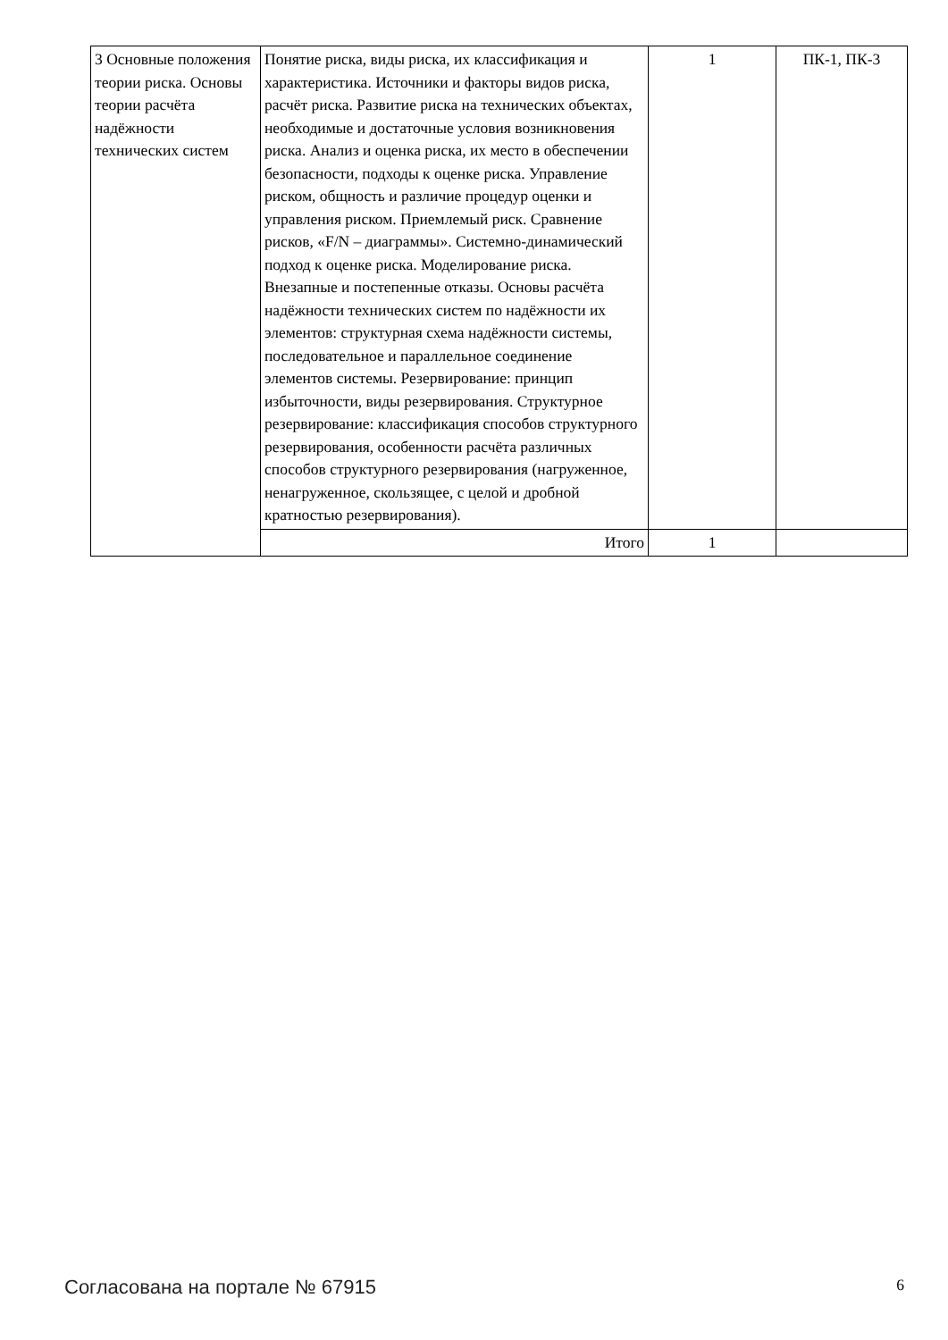| 3 Основные положения теории риска. Основы теории расчёта надёжности технических систем | Понятие риска, виды риска, их классификация и характеристика. Источники и факторы видов риска, расчёт риска. Развитие риска на технических объектах, необходимые и достаточные условия возникновения риска. Анализ и оценка риска, их место в обеспечении безопасности, подходы к оценке риска. Управление риском, общность и различие процедур оценки и управления риском. Приемлемый риск. Сравнение рисков, «F/N – диаграммы». Системно-динамический подход к оценке риска. Моделирование риска. Внезапные и постепенные отказы. Основы расчёта надёжности технических систем по надёжности их элементов: структурная схема надёжности системы, последовательное и параллельное соединение элементов системы. Резервирование: принцип избыточности, виды резервирования. Структурное резервирование: классификация способов структурного резервирования, особенности расчёта различных способов структурного резервирования (нагруженное, ненагруженное, скользящее, с целой и дробной кратностью резервирования). | 1 | ПК-1, ПК-3 |
| | Итого | 1 | |
Согласована на портале № 67915 6